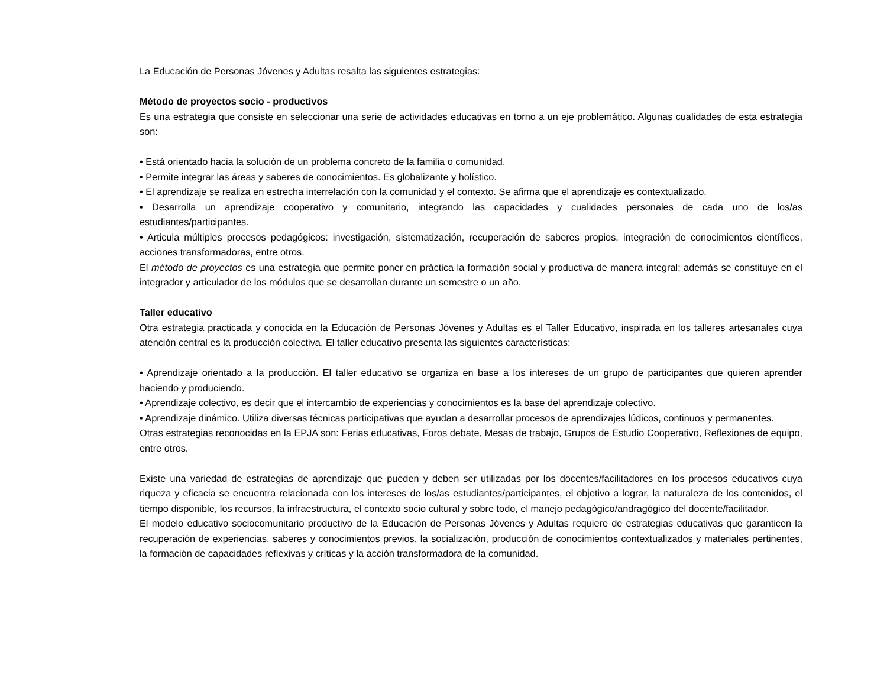La Educación de Personas Jóvenes y Adultas resalta las siguientes estrategias:
Método de proyectos socio - productivos
Es una estrategia que consiste en seleccionar una serie de actividades educativas en torno a un eje problemático. Algunas cualidades de esta estrategia son:
• Está orientado hacia la solución de un problema concreto de la familia o comunidad.
• Permite integrar las áreas y saberes de conocimientos. Es globalizante y holístico.
• El aprendizaje se realiza en estrecha interrelación con la comunidad y el contexto. Se afirma que el aprendizaje es contextualizado.
• Desarrolla un aprendizaje cooperativo y comunitario, integrando las capacidades y cualidades personales de cada uno de los/as estudiantes/participantes.
• Articula múltiples procesos pedagógicos: investigación, sistematización, recuperación de saberes propios, integración de conocimientos científicos, acciones transformadoras, entre otros.
El método de proyectos es una estrategia que permite poner en práctica la formación social y productiva de manera integral; además se constituye en el integrador y articulador de los módulos que se desarrollan durante un semestre o un año.
Taller educativo
Otra estrategia practicada y conocida en la Educación de Personas Jóvenes y Adultas es el Taller Educativo, inspirada en los talleres artesanales cuya atención central es la producción colectiva. El taller educativo presenta las siguientes características:
• Aprendizaje orientado a la producción. El taller educativo se organiza en base a los intereses de un grupo de participantes que quieren aprender haciendo y produciendo.
• Aprendizaje colectivo, es decir que el intercambio de experiencias y conocimientos es la base del aprendizaje colectivo.
• Aprendizaje dinámico. Utiliza diversas técnicas participativas que ayudan a desarrollar procesos de aprendizajes lúdicos, continuos y permanentes.
Otras estrategias reconocidas en la EPJA son: Ferias educativas, Foros debate, Mesas de trabajo, Grupos de Estudio Cooperativo, Reflexiones de equipo, entre otros.
Existe una variedad de estrategias de aprendizaje que pueden y deben ser utilizadas por los docentes/facilitadores en los procesos educativos cuya riqueza y eficacia se encuentra relacionada con los intereses de los/as estudiantes/participantes, el objetivo a lograr, la naturaleza de los contenidos, el tiempo disponible, los recursos, la infraestructura, el contexto socio cultural y sobre todo, el manejo pedagógico/andragógico del docente/facilitador.
El modelo educativo sociocomunitario productivo de la Educación de Personas Jóvenes y Adultas requiere de estrategias educativas que garanticen la recuperación de experiencias, saberes y conocimientos previos, la socialización, producción de conocimientos contextualizados y materiales pertinentes, la formación de capacidades reflexivas y críticas y la acción transformadora de la comunidad.